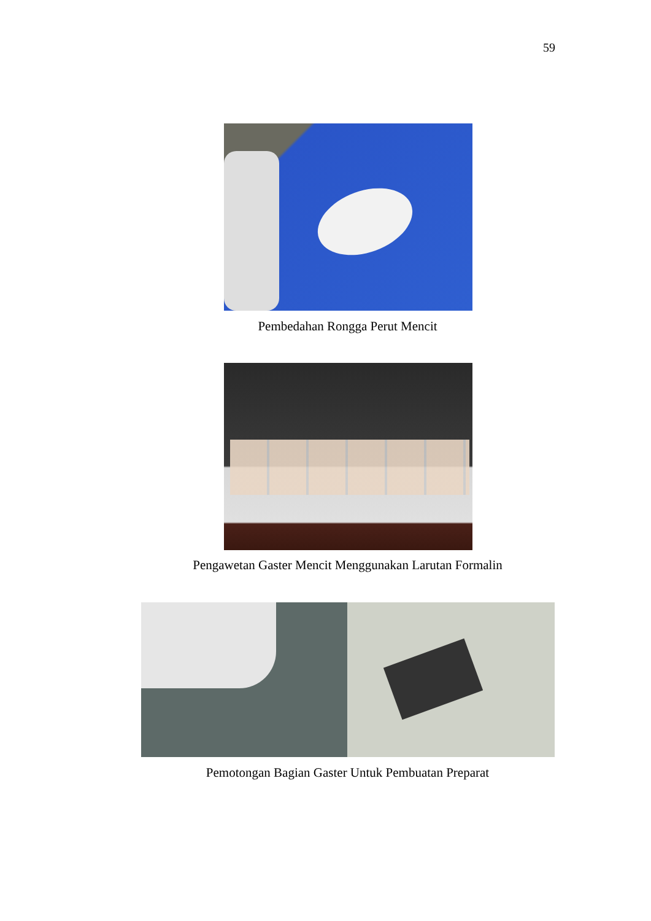59
Pembedahan Rongga Perut Mencit
Pengawetan Gaster Mencit Menggunakan Larutan Formalin
Pemotongan Bagian Gaster Untuk Pembuatan Preparat